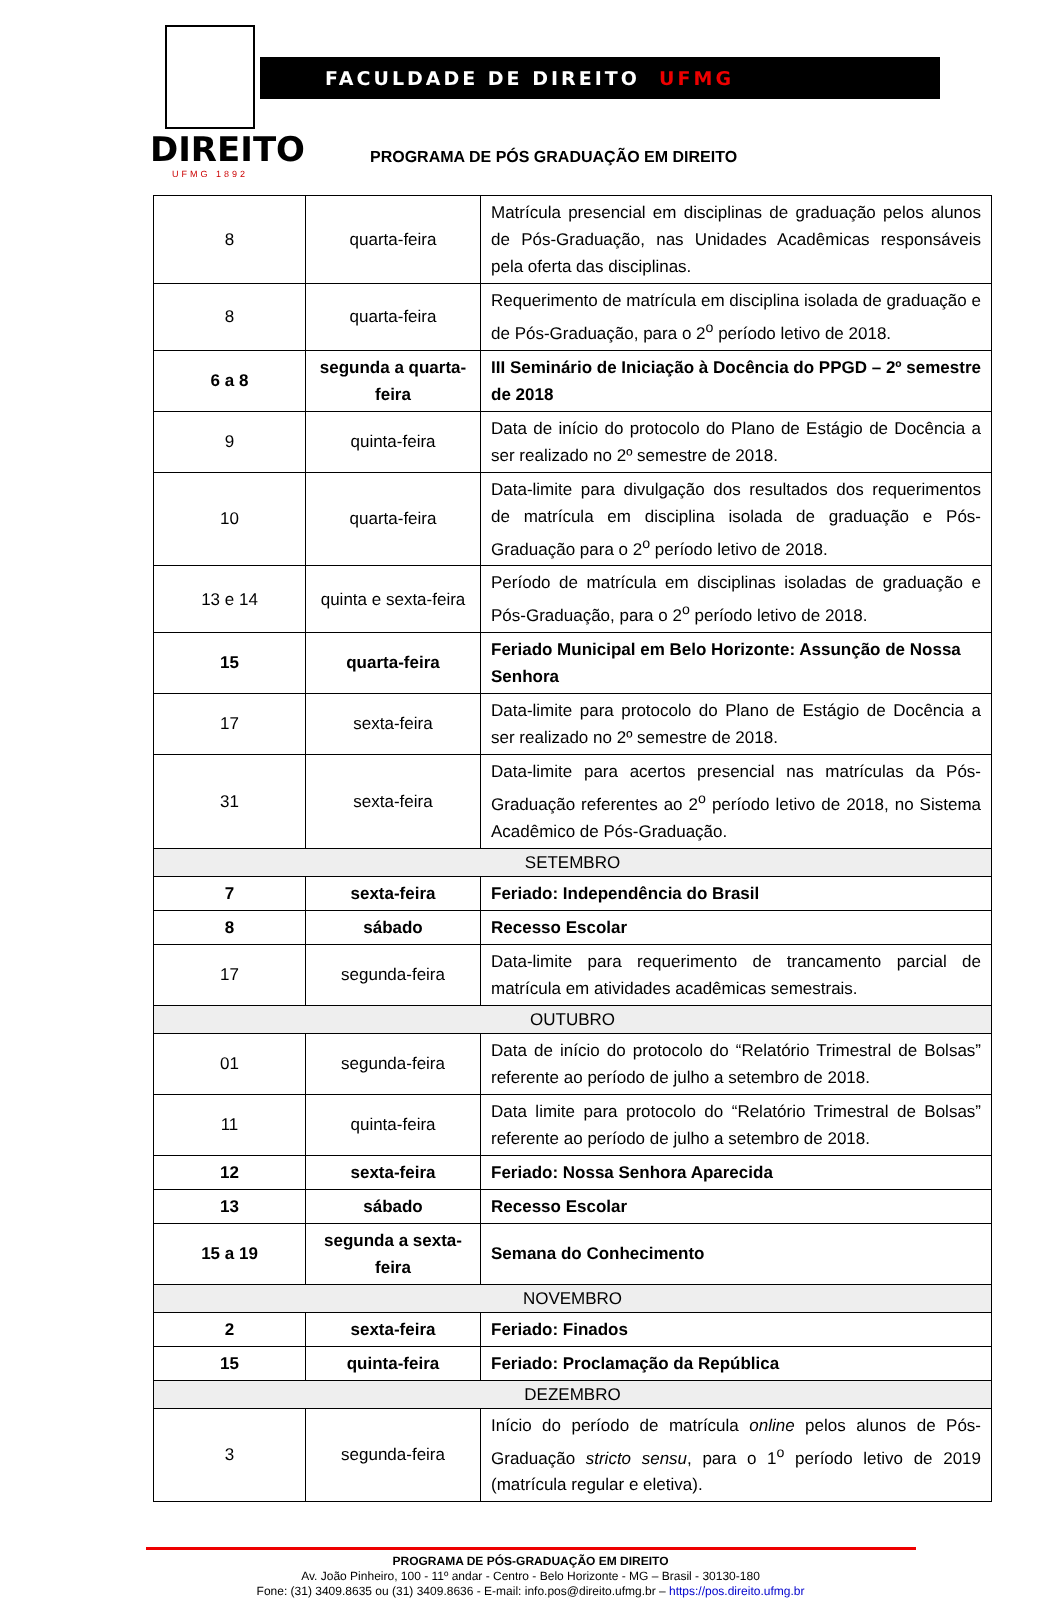DIREITO
UFMG 1892
FACULDADE DE DIREITO UFMG
PROGRAMA DE PÓS GRADUAÇÃO EM DIREITO
| 8 | quarta-feira | Matrícula presencial em disciplinas de graduação pelos alunos de Pós-Graduação, nas Unidades Acadêmicas responsáveis pela oferta das disciplinas. |
| 8 | quarta-feira | Requerimento de matrícula em disciplina isolada de graduação e de Pós-Graduação, para o 2<sup>o</sup> período letivo de 2018. |
| 6 a 8 | segunda a quarta-feira | III Seminário de Iniciação à Docência do PPGD – 2º semestre de 2018 |
| 9 | quinta-feira | Data de início do protocolo do Plano de Estágio de Docência a ser realizado no 2º semestre de 2018. |
| 10 | quarta-feira | Data-limite para divulgação dos resultados dos requerimentos de matrícula em disciplina isolada de graduação e Pós-Graduação para o 2<sup>o</sup> período letivo de 2018. |
| 13 e 14 | quinta e sexta-feira | Período de matrícula em disciplinas isoladas de graduação e Pós-Graduação, para o 2<sup>o</sup> período letivo de 2018. |
| 15 | quarta-feira | Feriado Municipal em Belo Horizonte: Assunção de Nossa Senhora |
| 17 | sexta-feira | Data-limite para protocolo do Plano de Estágio de Docência a ser realizado no 2º semestre de 2018. |
| 31 | sexta-feira | Data-limite para acertos presencial nas matrículas da Pós-Graduação referentes ao 2<sup>o</sup> período letivo de 2018, no Sistema Acadêmico de Pós-Graduação. |
| SETEMBRO | | |
| 7 | sexta-feira | Feriado: Independência do Brasil |
| 8 | sábado | Recesso Escolar |
| 17 | segunda-feira | Data-limite para requerimento de trancamento parcial de matrícula em atividades acadêmicas semestrais. |
| OUTUBRO | | |
| 01 | segunda-feira | Data de início do protocolo do “Relatório Trimestral de Bolsas” referente ao período de julho a setembro de 2018. |
| 11 | quinta-feira | Data limite para protocolo do “Relatório Trimestral de Bolsas” referente ao período de julho a setembro de 2018. |
| 12 | sexta-feira | Feriado: Nossa Senhora Aparecida |
| 13 | sábado | Recesso Escolar |
| 15 a 19 | segunda a sexta-feira | Semana do Conhecimento |
| NOVEMBRO | | |
| 2 | sexta-feira | Feriado: Finados |
| 15 | quinta-feira | Feriado: Proclamação da República |
| DEZEMBRO | | |
| 3 | segunda-feira | Início do período de matrícula online pelos alunos de Pós-Graduação stricto sensu , para o 1<sup>o</sup> período letivo de 2019 (matrícula regular e eletiva). |
PROGRAMA DE PÓS-GRADUAÇÃO EM DIREITO
Av. João Pinheiro, 100 - 11º andar - Centro - Belo Horizonte - MG – Brasil - 30130-180
Fone: (31) 3409.8635 ou (31) 3409.8636 - E-mail: info.pos@direito.ufmg.br – https://pos.direito.ufmg.br